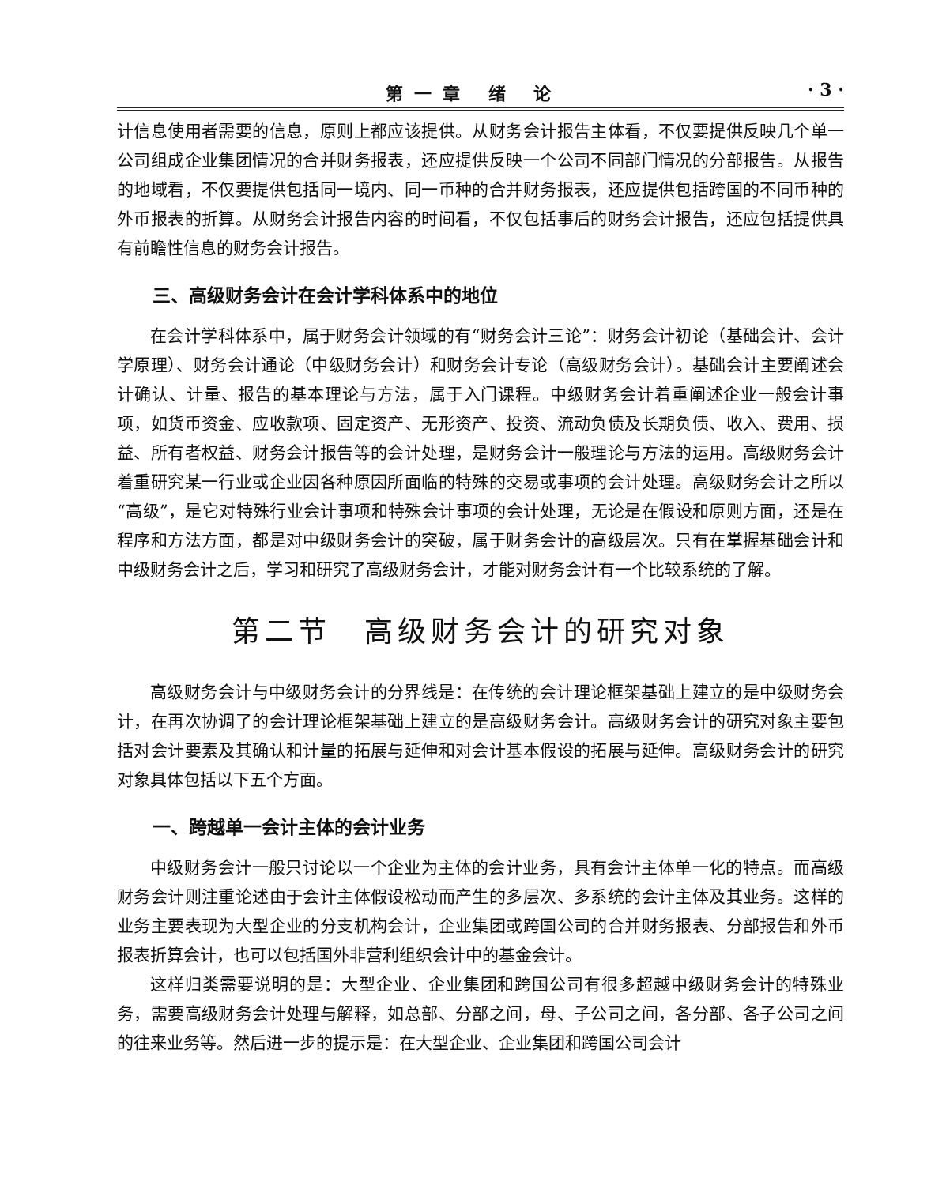第一章 绪 论 · 3 ·
计信息使用者需要的信息，原则上都应该提供。从财务会计报告主体看，不仅要提供反映几个单一公司组成企业集团情况的合并财务报表，还应提供反映一个公司不同部门情况的分部报告。从报告的地域看，不仅要提供包括同一境内、同一币种的合并财务报表，还应提供包括跨国的不同币种的外币报表的折算。从财务会计报告内容的时间看，不仅包括事后的财务会计报告，还应包括提供具有前瞻性信息的财务会计报告。
三、高级财务会计在会计学科体系中的地位
在会计学科体系中，属于财务会计领域的有“财务会计三论”：财务会计初论（基础会计、会计学原理）、财务会计通论（中级财务会计）和财务会计专论（高级财务会计）。基础会计主要阐述会计确认、计量、报告的基本理论与方法，属于入门课程。中级财务会计着重阐述企业一般会计事项，如货币资金、应收款项、固定资产、无形资产、投资、流动负债及长期负债、收入、费用、损益、所有者权益、财务会计报告等的会计处理，是财务会计一般理论与方法的运用。高级财务会计着重研究某一行业或企业因各种原因所面临的特殊的交易或事项的会计处理。高级财务会计之所以“高级”，是它对特殊行业会计事项和特殊会计事项的会计处理，无论是在假设和原则方面，还是在程序和方法方面，都是对中级财务会计的突破，属于财务会计的高级层次。只有在掌握基础会计和中级财务会计之后，学习和研究了高级财务会计，才能对财务会计有一个比较系统的了解。
第二节　高级财务会计的研究对象
高级财务会计与中级财务会计的分界线是：在传统的会计理论框架基础上建立的是中级财务会计，在再次协调了的会计理论框架基础上建立的是高级财务会计。高级财务会计的研究对象主要包括对会计要素及其确认和计量的拓展与延伸和对会计基本假设的拓展与延伸。高级财务会计的研究对象具体包括以下五个方面。
一、跨越单一会计主体的会计业务
中级财务会计一般只讨论以一个企业为主体的会计业务，具有会计主体单一化的特点。而高级财务会计则注重论述由于会计主体假设松动而产生的多层次、多系统的会计主体及其业务。这样的业务主要表现为大型企业的分支机构会计，企业集团或跨国公司的合并财务报表、分部报告和外币报表折算会计，也可以包括国外非营利组织会计中的基金会计。
这样归类需要说明的是：大型企业、企业集团和跨国公司有很多超越中级财务会计的特殊业务，需要高级财务会计处理与解释，如总部、分部之间，母、子公司之间，各分部、各子公司之间的往来业务等。然后进一步的提示是：在大型企业、企业集团和跨国公司会计